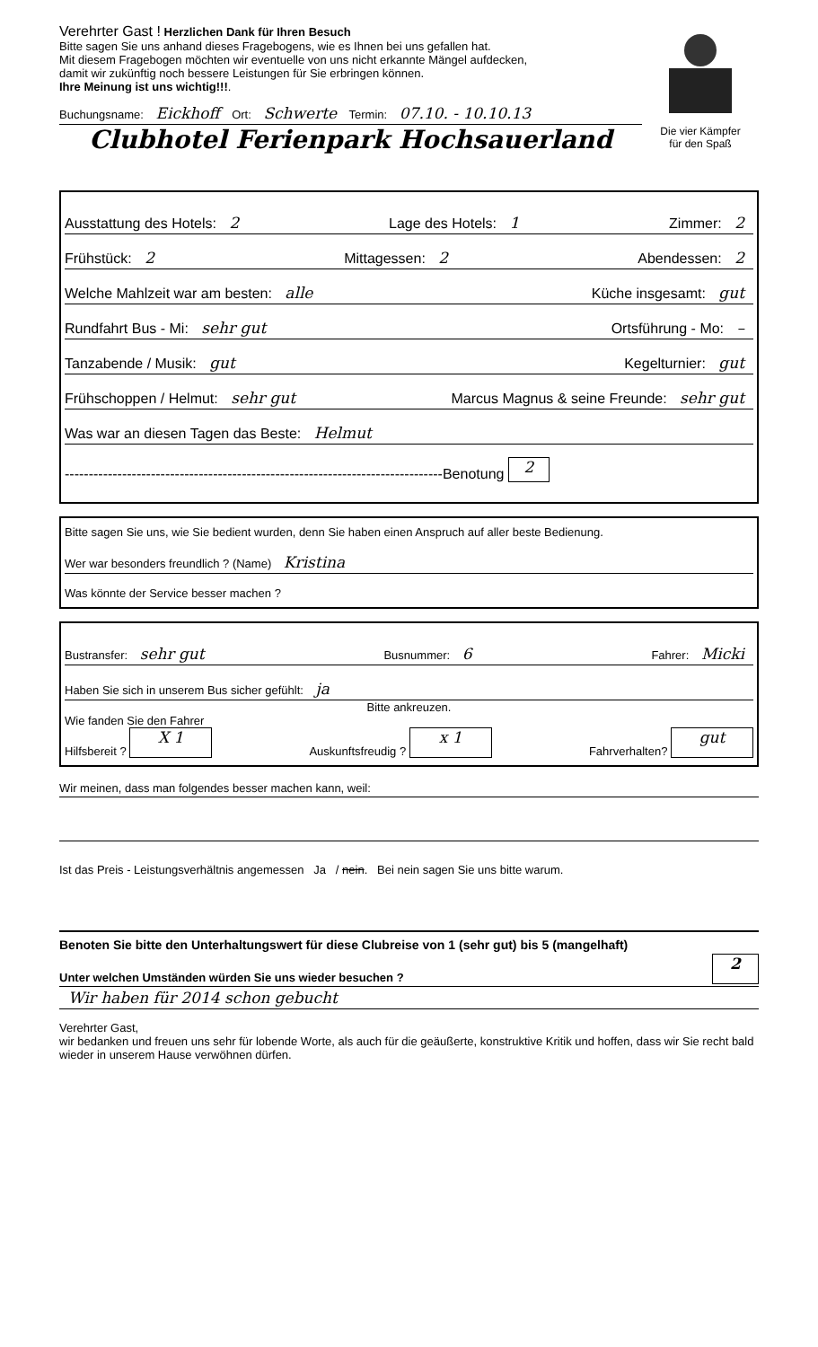Verehrter Gast ! Herzlichen Dank für Ihren Besuch
Bitte sagen Sie uns anhand dieses Fragebogens, wie es Ihnen bei uns gefallen hat.
Mit diesem Fragebogen möchten wir eventuelle von uns nicht erkannte Mängel aufdecken,
damit wir zukünftig noch bessere Leistungen für Sie erbringen können.
Ihre Meinung ist uns wichtig!!!.
Buchungsname: Eickhoff Ort: Schwerte Termin: 07.10. - 10.10.13
Clubhotel Ferienpark Hochsauerland
Die vier Kämpfer
für den Spaß
Ausstattung des Hotels: 2 Lage des Hotels: 1 Zimmer: 2
Frühstück: 2 Mittagessen: 2 Abendessen: 2
Welche Mahlzeit war am besten: alle Küche insgesamt: gut
Rundfahrt Bus - Mi: sehr gut Ortsführung - Mo: –
Tanzabende / Musik: gut Kegelturnier: gut
Frühschoppen / Helmut: sehr gut Marcus Magnus & seine Freunde: sehr gut
Was war an diesen Tagen das Beste: Helmut
-------------------------------------------------------------------------------Benotung 2
Bitte sagen Sie uns, wie Sie bedient wurden, denn Sie haben einen Anspruch auf aller beste Bedienung.
Wer war besonders freundlich ? (Name) Kristina
Was könnte der Service besser machen ?
Bustransfer: sehr gut Busnummer: 6 Fahrer: Micki
Haben Sie sich in unserem Bus sicher gefühlt: ja
Bitte ankreuzen.
Wie fanden Sie den Fahrer
Hilfsbereit ? X 1 Auskunftsfreudig ? x 1 Fahrverhalten? gut
Wir meinen, dass man folgendes besser machen kann, weil:
Ist das Preis - Leistungsverhältnis angemessen Ja / nein. Bei nein sagen Sie uns bitte warum.
Benoten Sie bitte den Unterhaltungswert für diese Clubreise von 1 (sehr gut) bis 5 (mangelhaft)
Unter welchen Umständen würden Sie uns wieder besuchen ? 2
Wir haben für 2014 schon gebucht
Verehrter Gast,
wir bedanken und freuen uns sehr für lobende Worte, als auch für die geäußerte, konstruktive Kritik und hoffen, dass wir Sie recht bald wieder in unserem Hause verwöhnen dürfen.